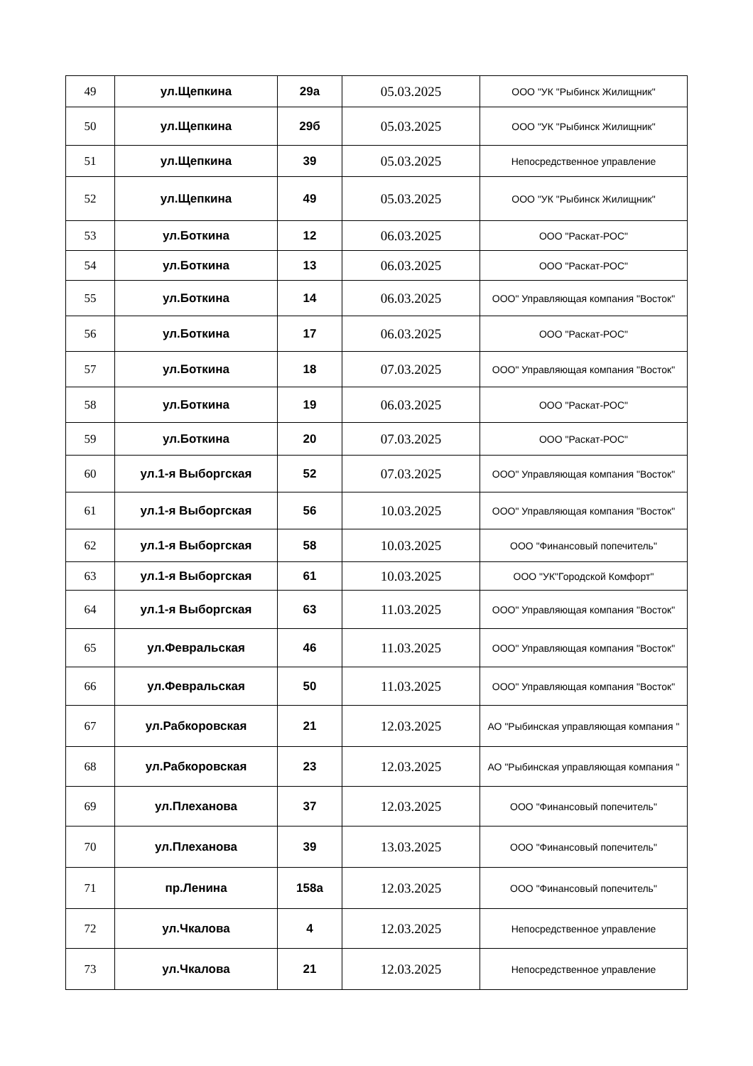| 49 | ул.Щепкина | 29а | 05.03.2025 | ООО "УК "Рыбинск Жилищник" |
| 50 | ул.Щепкина | 29б | 05.03.2025 | ООО "УК "Рыбинск Жилищник" |
| 51 | ул.Щепкина | 39 | 05.03.2025 | Непосредственное управление |
| 52 | ул.Щепкина | 49 | 05.03.2025 | ООО "УК "Рыбинск Жилищник" |
| 53 | ул.Боткина | 12 | 06.03.2025 | ООО "Раскат-РОС" |
| 54 | ул.Боткина | 13 | 06.03.2025 | ООО "Раскат-РОС" |
| 55 | ул.Боткина | 14 | 06.03.2025 | ООО" Управляющая компания "Восток" |
| 56 | ул.Боткина | 17 | 06.03.2025 | ООО "Раскат-РОС" |
| 57 | ул.Боткина | 18 | 07.03.2025 | ООО" Управляющая компания "Восток" |
| 58 | ул.Боткина | 19 | 06.03.2025 | ООО "Раскат-РОС" |
| 59 | ул.Боткина | 20 | 07.03.2025 | ООО "Раскат-РОС" |
| 60 | ул.1-я Выборгская | 52 | 07.03.2025 | ООО" Управляющая компания "Восток" |
| 61 | ул.1-я Выборгская | 56 | 10.03.2025 | ООО" Управляющая компания "Восток" |
| 62 | ул.1-я Выборгская | 58 | 10.03.2025 | ООО "Финансовый попечитель" |
| 63 | ул.1-я Выборгская | 61 | 10.03.2025 | ООО "УК"Городской Комфорт" |
| 64 | ул.1-я Выборгская | 63 | 11.03.2025 | ООО" Управляющая компания "Восток" |
| 65 | ул.Февральская | 46 | 11.03.2025 | ООО" Управляющая компания "Восток" |
| 66 | ул.Февральская | 50 | 11.03.2025 | ООО" Управляющая компания "Восток" |
| 67 | ул.Рабкоровская | 21 | 12.03.2025 | АО "Рыбинская управляющая компания " |
| 68 | ул.Рабкоровская | 23 | 12.03.2025 | АО "Рыбинская управляющая компания " |
| 69 | ул.Плеханова | 37 | 12.03.2025 | ООО "Финансовый попечитель" |
| 70 | ул.Плеханова | 39 | 13.03.2025 | ООО "Финансовый попечитель" |
| 71 | пр.Ленина | 158а | 12.03.2025 | ООО "Финансовый попечитель" |
| 72 | ул.Чкалова | 4 | 12.03.2025 | Непосредственное управление |
| 73 | ул.Чкалова | 21 | 12.03.2025 | Непосредственное управление |